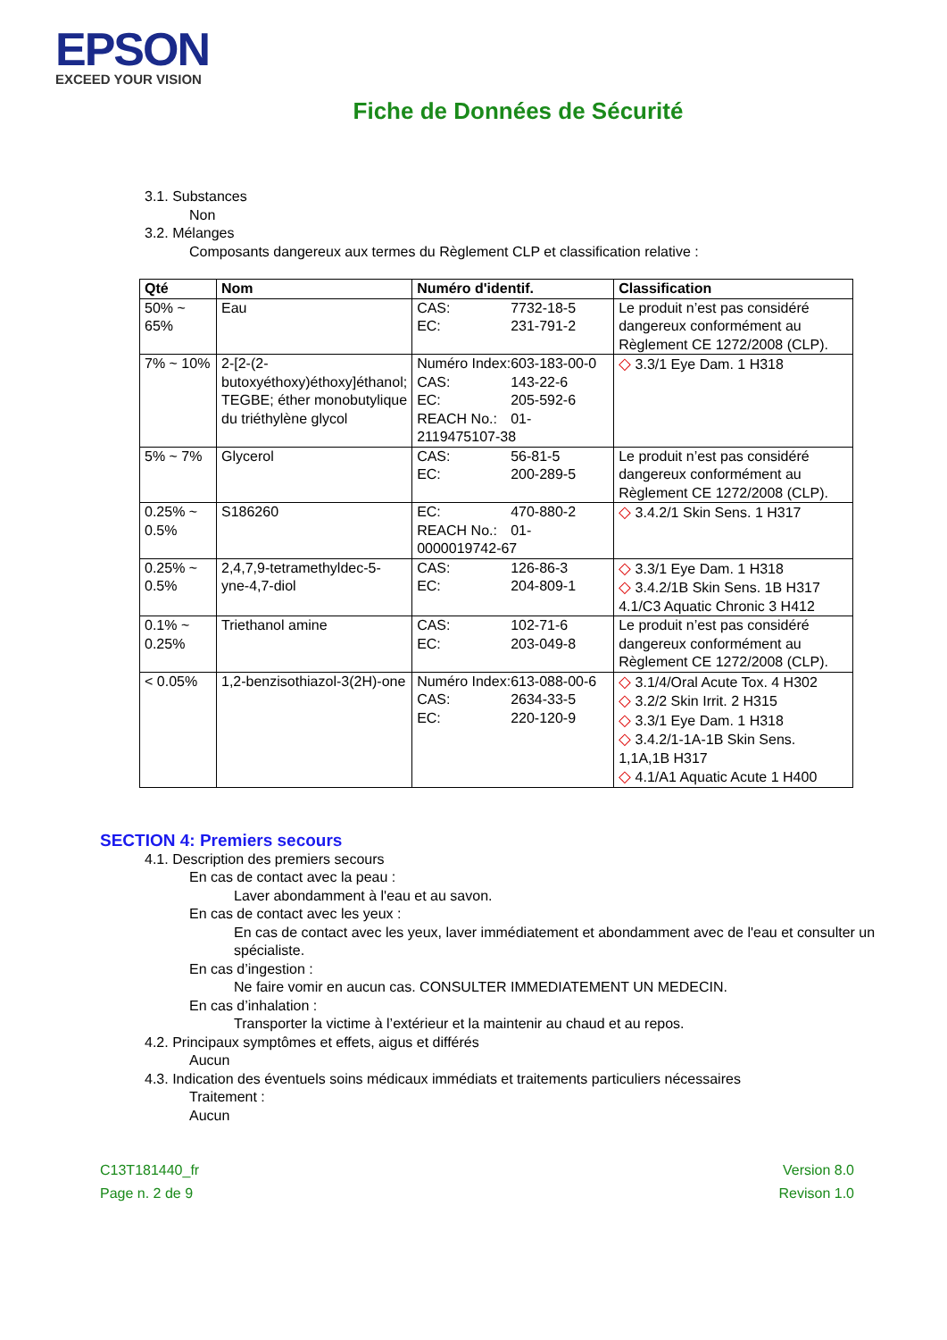EPSON
EXCEED YOUR VISION
Fiche de Données de Sécurité
3.1. Substances
Non
3.2. Mélanges
Composants dangereux aux termes du Règlement CLP et classification relative :
| Qté | Nom | Numéro d'identif. | Classification |
| --- | --- | --- | --- |
| 50% ~ 65% | Eau | CAS: 7732-18-5 EC: 231-791-2 | Le produit n’est pas considéré dangereux conformément au Règlement CE 1272/2008 (CLP). |
| 7% ~ 10% | 2-[2-(2-butoxyéthoxy)éthoxy]éthanol; TEGBE; éther monobutylique du triéthylène glycol | Numéro Index: 603-183-00-0 CAS: 143-22-6 EC: 205-592-6 REACH No.: 01-2119475107-38 | ◇ 3.3/1 Eye Dam. 1 H318 |
| 5% ~ 7% | Glycerol | CAS: 56-81-5 EC: 200-289-5 | Le produit n’est pas considéré dangereux conformément au Règlement CE 1272/2008 (CLP). |
| 0.25% ~ 0.5% | S186260 | EC: 470-880-2 REACH No.: 01-0000019742-67 | ◇ 3.4.2/1 Skin Sens. 1 H317 |
| 0.25% ~ 0.5% | 2,4,7,9-tetramethyldec-5-yne-4,7-diol | CAS: 126-86-3 EC: 204-809-1 | ◇ 3.3/1 Eye Dam. 1 H318 ◇ 3.4.2/1B Skin Sens. 1B H317 4.1/C3 Aquatic Chronic 3 H412 |
| 0.1% ~ 0.25% | Triethanol amine | CAS: 102-71-6 EC: 203-049-8 | Le produit n’est pas considéré dangereux conformément au Règlement CE 1272/2008 (CLP). |
| < 0.05% | 1,2-benzisothiazol-3(2H)-one | Numéro Index: 613-088-00-6 CAS: 2634-33-5 EC: 220-120-9 | ◇ 3.1/4/Oral Acute Tox. 4 H302 ◇ 3.2/2 Skin Irrit. 2 H315 ◇ 3.3/1 Eye Dam. 1 H318 ◇ 3.4.2/1-1A-1B Skin Sens. 1,1A,1B H317 ◇ 4.1/A1 Aquatic Acute 1 H400 |
SECTION 4: Premiers secours
4.1. Description des premiers secours
En cas de contact avec la peau :
Laver abondamment à l'eau et au savon.
En cas de contact avec les yeux :
En cas de contact avec les yeux, laver immédiatement et abondamment avec de l'eau et consulter un spécialiste.
En cas d’ingestion :
Ne faire vomir en aucun cas. CONSULTER IMMEDIATEMENT UN MEDECIN.
En cas d’inhalation :
Transporter la victime à l’extérieur et la maintenir au chaud et au repos.
4.2. Principaux symptômes et effets, aigus et différés
Aucun
4.3. Indication des éventuels soins médicaux immédiats et traitements particuliers nécessaires
Traitement :
Aucun
C13T181440_fr
Page n. 2 de 9
Version 8.0
Revison 1.0